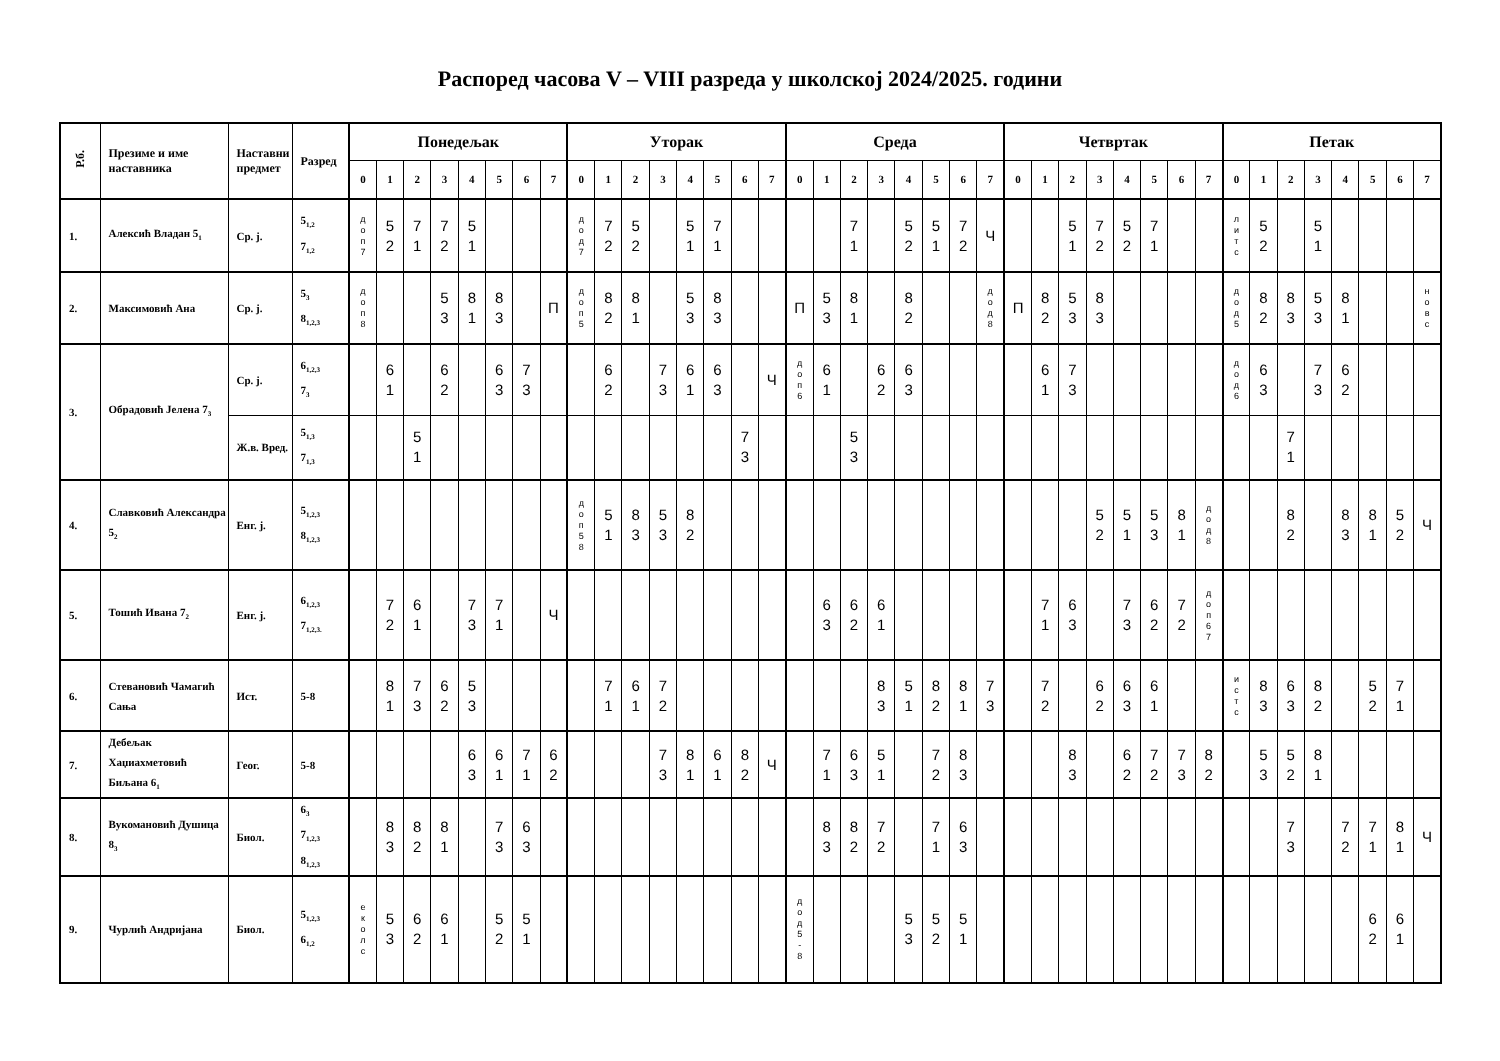Распоред часова V – VIII разреда у школској 2024/2025. години
| Р.б. | Презиме и име наставника | Наставни предмет | Разред | Понедељак | | | | | | | | Уторак | | | | | | | | Среда | | | | | | | | Четвртак | | | | | | | | Петак | | | | | | | |
| --- | --- | --- | --- | --- | --- | --- | --- | --- | --- | --- | --- | --- | --- | --- | --- | --- | --- | --- | --- | --- | --- | --- | --- | --- | --- | --- | --- | --- | --- | --- | --- | --- | --- | --- | --- | --- | --- | --- | --- | --- | --- | --- | --- |
| | | | | 0 | 1 | 2 | 3 | 4 | 5 | 6 | 7 | 0 | 1 | 2 | 3 | 4 | 5 | 6 | 7 | 0 | 1 | 2 | 3 | 4 | 5 | 6 | 7 | 0 | 1 | 2 | 3 | 4 | 5 | 6 | 7 | 0 | 1 | 2 | 3 | 4 | 5 | 6 | 7 |
| 1. | Алексић Владан 5<sub>1</sub> | Ср. ј. | 5<sub>1,2</sub> 7<sub>1,2</sub> | д о п 7 | 5 2 | 7 1 | 7 2 | 5 1 | | | | д о д 7 | 7 2 | 5 2 | | 5 1 | 7 1 | | | | | 7 1 | | 5 2 | 5 1 | 7 2 | Ч | | | 5 1 | 7 2 | 5 2 | 7 1 | | | л и т с | 5 2 | | 5 1 | | | | |
| 2. | Максимовић Ана | Ср. ј. | 5<sub>3</sub> 8<sub>1,2,3</sub> | д о п 8 | | | 5 3 | 8 1 | 8 3 | | П | д о п 5 | 8 2 | 8 1 | | 5 3 | 8 3 | | | П | 5 3 | 8 1 | | 8 2 | | | д о д 8 | П | 8 2 | 5 3 | 8 3 | | | | | д о д 5 | 8 2 | 8 3 | 5 3 | 8 1 | | | н о в с |
| 3. | Обрадовић Јелена 7<sub>3</sub> | Ср. ј. | 6<sub>1,2,3</sub> 7<sub>3</sub> | | 6 1 | | 6 2 | | 6 3 | 7 3 | | | 6 2 | | 7 3 | 6 1 | 6 3 | | Ч | д о п 6 | 6 1 | | 6 2 | 6 3 | | | | | 6 1 | 7 3 | | | | | | д о д 6 | 6 3 | | 7 3 | 6 2 | | | |
| | | Ж.в. Вред. | 5<sub>1,3</sub> 7<sub>1,3</sub> | | | 5 1 | | | | | | | | | | | | 7 3 | | | | 5 3 | | | | | | | | | | | | | | | | 7 1 | | | | | |
| 4. | Славковић Александра 5<sub>2</sub> | Енг. ј. | 5<sub>1,2,3</sub> 8<sub>1,2,3</sub> | | | | | | | | | д о п 5 8 | 5 1 | 8 3 | 5 3 | 8 2 | | | | | | | | | | | | | | | 5 2 | 5 1 | 5 3 | 8 1 | д о д 8 | | | 8 2 | | 8 3 | 8 1 | 5 2 | Ч |
| 5. | Тошић Ивана 7<sub>2</sub> | Енг. ј. | 6<sub>1,2,3</sub> 7<sub>1,2,3.</sub> | | 7 2 | 6 1 | | 7 3 | 7 1 | | Ч | | | | | | | | | | 6 3 | 6 2 | 6 1 | | | | | | 7 1 | 6 3 | | 7 3 | 6 2 | 7 2 | д о п 6 7 | | | | | | | | |
| 6. | Стевановић Чамагић Сања | Ист. | 5-8 | | 8 1 | 7 3 | 6 2 | 5 3 | | | | | 7 1 | 6 1 | 7 2 | | | | | | | | 8 3 | 5 1 | 8 2 | 8 1 | 7 3 | | 7 2 | | 6 2 | 6 3 | 6 1 | | | и с т с | 8 3 | 6 3 | 8 2 | | 5 2 | 7 1 | |
| 7. | Дебељак Хаџиахметовић Биљана 6<sub>1</sub> | Геог. | 5-8 | | | | | 6 3 | 6 1 | 7 1 | 6 2 | | | | 7 3 | 8 1 | 6 1 | 8 2 | Ч | | 7 1 | 6 3 | 5 1 | | 7 2 | 8 3 | | | | 8 3 | | 6 2 | 7 2 | 7 3 | 8 2 | | 5 3 | 5 2 | 8 1 | | | | |
| 8. | Вукомановић Душица 8<sub>3</sub> | Биол. | 6<sub>3</sub> 7<sub>1,2,3</sub> 8<sub>1,2,3</sub> | | 8 3 | 8 2 | 8 1 | | 7 3 | 6 3 | | | | | | | | | | | 8 3 | 8 2 | 7 2 | | 7 1 | 6 3 | | | | | | | | | | | | 7 3 | | 7 2 | 7 1 | 8 1 | Ч |
| 9. | Чурлић Андријана | Биол. | 5<sub>1,2,3</sub> 6<sub>1,2</sub> | е к о л с | 5 3 | 6 2 | 6 1 | | 5 2 | 5 1 | | | | | | | | | | д о д 5 - 8 | | | | 5 3 | 5 2 | 5 1 | | | | | | | | | | | | | | | 6 2 | 6 1 | |